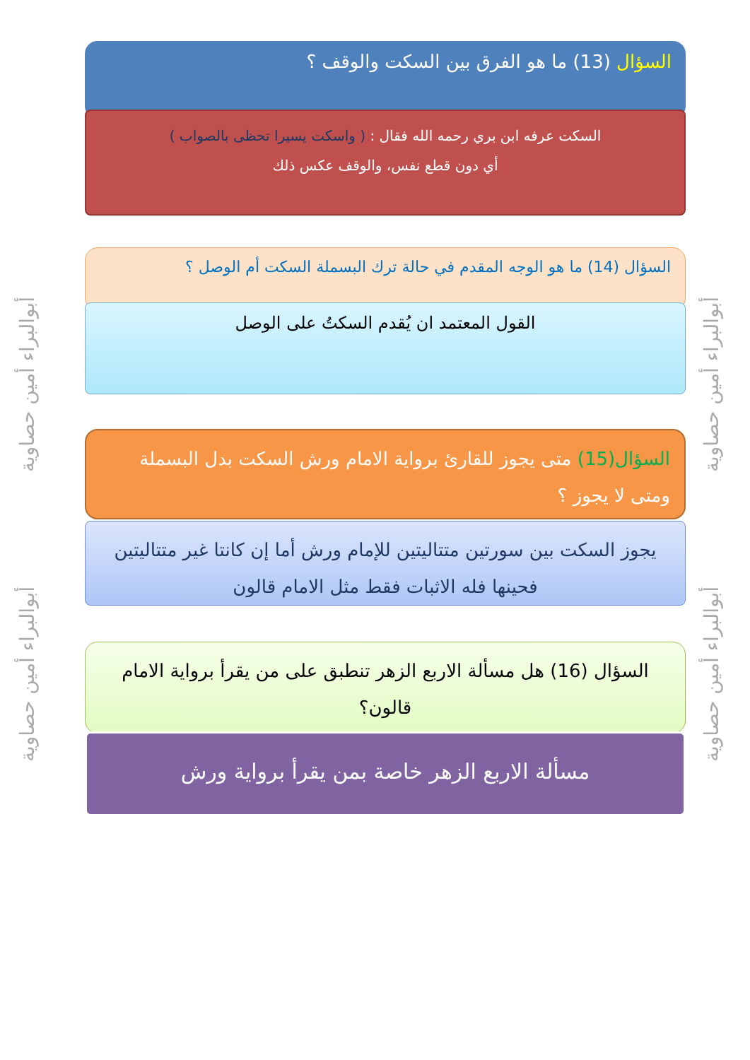أبوالبراء أمين حصاوية
أبوالبراء أمين حصاوية
أبوالبراء أمين حصاوية
أبوالبراء أمين حصاوية
السؤال (13) ما هو الفرق بين السكت والوقف ؟
السكت عرفه ابن بري رحمه الله فقال : ( واسكت يسيرا تحظى بالصواب )
أي دون قطع نفس، والوقف عكس ذلك
السؤال (14) ما هو الوجه المقدم في حالة ترك البسملة السكت أم الوصل ؟
القول المعتمد ان يُقدم السكتُ على الوصل
السؤال(15) متى يجوز للقارئ برواية الامام ورش السكت بدل البسملة ومتى لا يجوز ؟
يجوز السكت بين سورتين متتاليتين للإمام ورش أما إن كانتا غير متتاليتين فحينها فله الاثبات فقط مثل الامام قالون
السؤال (16) هل مسألة الاربع الزهر تنطبق على من يقرأ برواية الامام قالون؟
مسألة الاربع الزهر خاصة بمن يقرأ برواية ورش